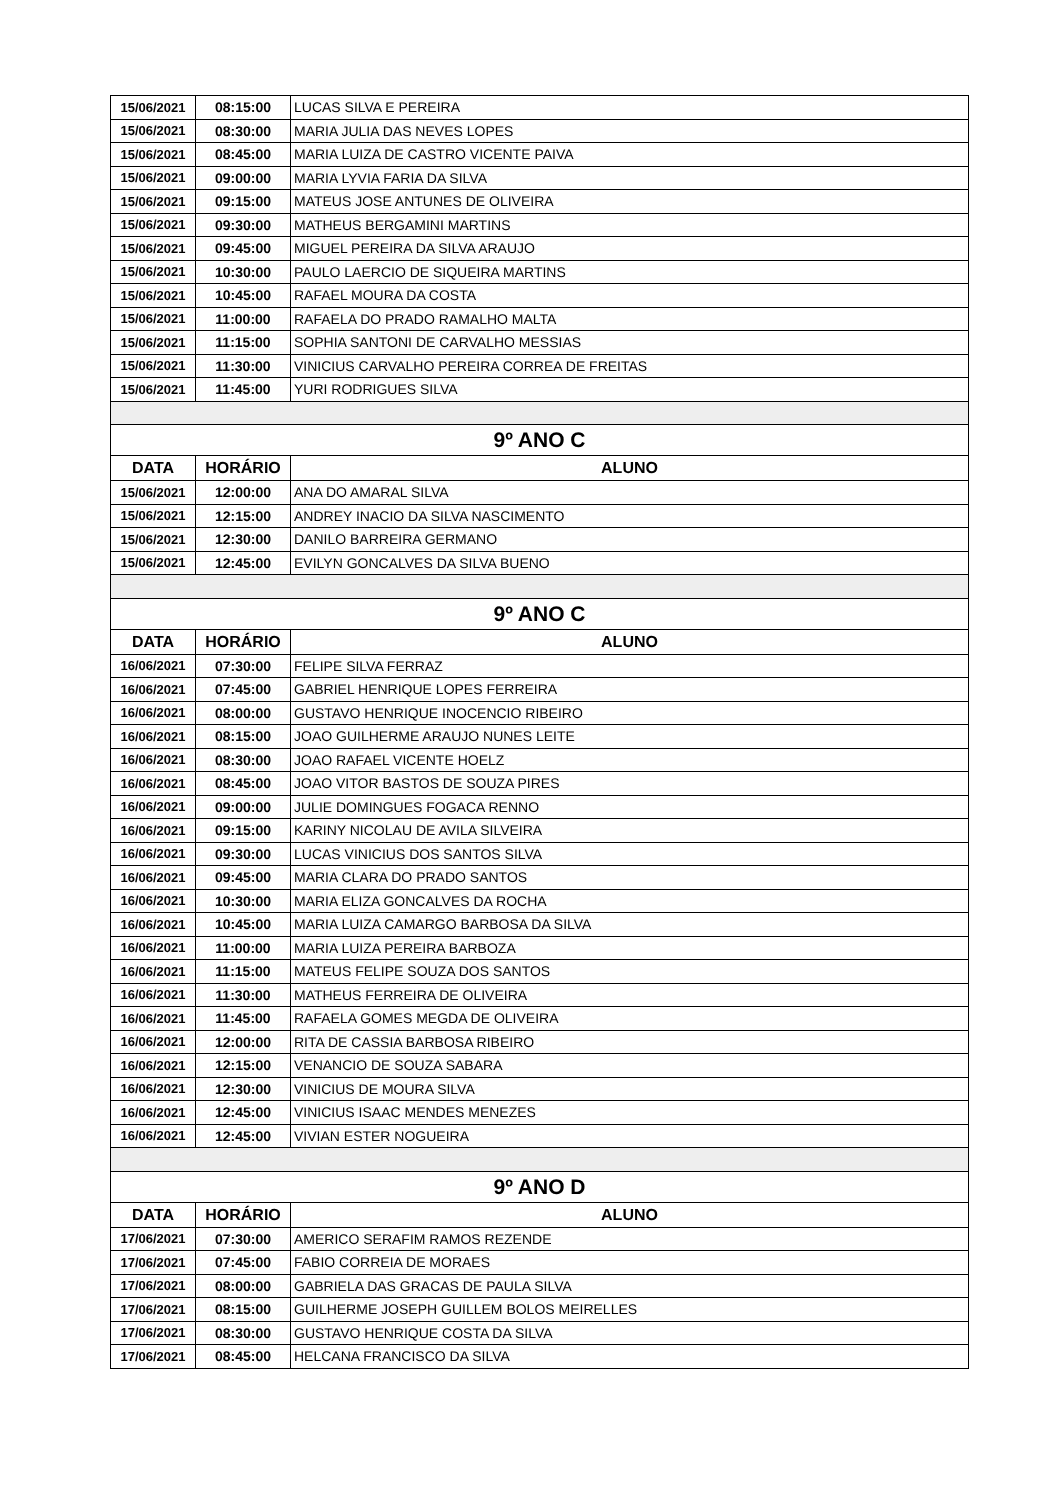| 15/06/2021 | 08:15:00 | LUCAS SILVA E PEREIRA |
| 15/06/2021 | 08:30:00 | MARIA JULIA DAS NEVES LOPES |
| 15/06/2021 | 08:45:00 | MARIA LUIZA DE CASTRO VICENTE PAIVA |
| 15/06/2021 | 09:00:00 | MARIA LYVIA FARIA DA SILVA |
| 15/06/2021 | 09:15:00 | MATEUS JOSE ANTUNES DE OLIVEIRA |
| 15/06/2021 | 09:30:00 | MATHEUS BERGAMINI MARTINS |
| 15/06/2021 | 09:45:00 | MIGUEL PEREIRA DA SILVA ARAUJO |
| 15/06/2021 | 10:30:00 | PAULO LAERCIO DE SIQUEIRA MARTINS |
| 15/06/2021 | 10:45:00 | RAFAEL MOURA DA COSTA |
| 15/06/2021 | 11:00:00 | RAFAELA DO PRADO RAMALHO MALTA |
| 15/06/2021 | 11:15:00 | SOPHIA SANTONI DE CARVALHO MESSIAS |
| 15/06/2021 | 11:30:00 | VINICIUS CARVALHO PEREIRA CORREA DE FREITAS |
| 15/06/2021 | 11:45:00 | YURI RODRIGUES SILVA |
| 9º ANO C | | |
| DATA | HORÁRIO | ALUNO |
| 15/06/2021 | 12:00:00 | ANA DO AMARAL SILVA |
| 15/06/2021 | 12:15:00 | ANDREY INACIO DA SILVA NASCIMENTO |
| 15/06/2021 | 12:30:00 | DANILO BARREIRA GERMANO |
| 15/06/2021 | 12:45:00 | EVILYN GONCALVES DA SILVA BUENO |
| 9º ANO C | | |
| DATA | HORÁRIO | ALUNO |
| 16/06/2021 | 07:30:00 | FELIPE SILVA FERRAZ |
| 16/06/2021 | 07:45:00 | GABRIEL HENRIQUE LOPES FERREIRA |
| 16/06/2021 | 08:00:00 | GUSTAVO HENRIQUE INOCENCIO RIBEIRO |
| 16/06/2021 | 08:15:00 | JOAO GUILHERME ARAUJO NUNES LEITE |
| 16/06/2021 | 08:30:00 | JOAO RAFAEL VICENTE HOELZ |
| 16/06/2021 | 08:45:00 | JOAO VITOR BASTOS DE SOUZA PIRES |
| 16/06/2021 | 09:00:00 | JULIE DOMINGUES FOGACA RENNO |
| 16/06/2021 | 09:15:00 | KARINY NICOLAU DE AVILA SILVEIRA |
| 16/06/2021 | 09:30:00 | LUCAS VINICIUS DOS SANTOS SILVA |
| 16/06/2021 | 09:45:00 | MARIA CLARA DO PRADO SANTOS |
| 16/06/2021 | 10:30:00 | MARIA ELIZA GONCALVES DA ROCHA |
| 16/06/2021 | 10:45:00 | MARIA LUIZA CAMARGO BARBOSA DA SILVA |
| 16/06/2021 | 11:00:00 | MARIA LUIZA PEREIRA BARBOZA |
| 16/06/2021 | 11:15:00 | MATEUS FELIPE SOUZA DOS SANTOS |
| 16/06/2021 | 11:30:00 | MATHEUS FERREIRA DE OLIVEIRA |
| 16/06/2021 | 11:45:00 | RAFAELA GOMES MEGDA DE OLIVEIRA |
| 16/06/2021 | 12:00:00 | RITA DE CASSIA BARBOSA RIBEIRO |
| 16/06/2021 | 12:15:00 | VENANCIO DE SOUZA SABARA |
| 16/06/2021 | 12:30:00 | VINICIUS DE MOURA SILVA |
| 16/06/2021 | 12:45:00 | VINICIUS ISAAC MENDES MENEZES |
| 16/06/2021 | 12:45:00 | VIVIAN ESTER NOGUEIRA |
| 9º ANO D | | |
| DATA | HORÁRIO | ALUNO |
| 17/06/2021 | 07:30:00 | AMERICO SERAFIM RAMOS REZENDE |
| 17/06/2021 | 07:45:00 | FABIO CORREIA DE MORAES |
| 17/06/2021 | 08:00:00 | GABRIELA DAS GRACAS DE PAULA SILVA |
| 17/06/2021 | 08:15:00 | GUILHERME JOSEPH GUILLEM BOLOS MEIRELLES |
| 17/06/2021 | 08:30:00 | GUSTAVO HENRIQUE COSTA DA SILVA |
| 17/06/2021 | 08:45:00 | HELCANA FRANCISCO DA SILVA |